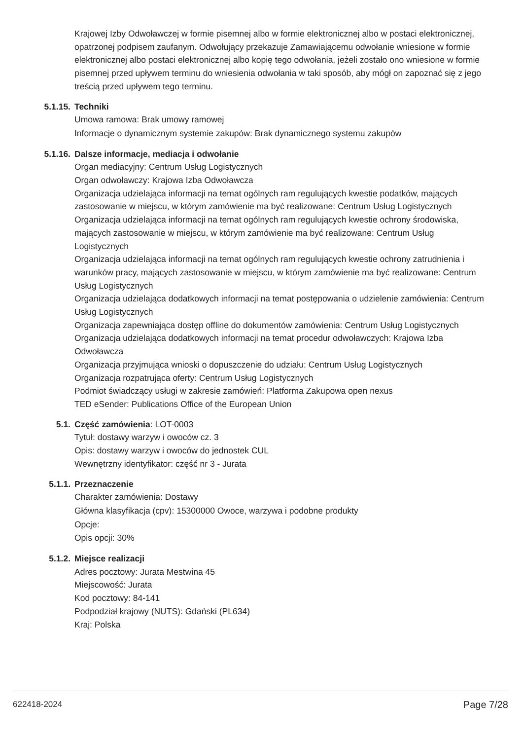Krajowej Izby Odwoławczej w formie pisemnej albo w formie elektronicznej albo w postaci elektronicznej, opatrzonej podpisem zaufanym. Odwołujący przekazuje Zamawiającemu odwołanie wniesione w formie elektronicznej albo postaci elektronicznej albo kopię tego odwołania, jeżeli zostało ono wniesione w formie pisemnej przed upływem terminu do wniesienia odwołania w taki sposób, aby mógł on zapoznać się z jego treścią przed upływem tego terminu.
5.1.15. Techniki
Umowa ramowa: Brak umowy ramowej
Informacje o dynamicznym systemie zakupów: Brak dynamicznego systemu zakupów
5.1.16. Dalsze informacje, mediacja i odwołanie
Organ mediacyjny: Centrum Usług Logistycznych
Organ odwoławczy: Krajowa Izba Odwoławcza
Organizacja udzielająca informacji na temat ogólnych ram regulujących kwestie podatków, mających zastosowanie w miejscu, w którym zamówienie ma być realizowane: Centrum Usług Logistycznych
Organizacja udzielająca informacji na temat ogólnych ram regulujących kwestie ochrony środowiska, mających zastosowanie w miejscu, w którym zamówienie ma być realizowane: Centrum Usług Logistycznych
Organizacja udzielająca informacji na temat ogólnych ram regulujących kwestie ochrony zatrudnienia i warunków pracy, mających zastosowanie w miejscu, w którym zamówienie ma być realizowane: Centrum Usług Logistycznych
Organizacja udzielająca dodatkowych informacji na temat postępowania o udzielenie zamówienia: Centrum Usług Logistycznych
Organizacja zapewniająca dostęp offline do dokumentów zamówienia: Centrum Usług Logistycznych
Organizacja udzielająca dodatkowych informacji na temat procedur odwoławczych: Krajowa Izba Odwoławcza
Organizacja przyjmująca wnioski o dopuszczenie do udziału: Centrum Usług Logistycznych
Organizacja rozpatrująca oferty: Centrum Usług Logistycznych
Podmiot świadczący usługi w zakresie zamówień: Platforma Zakupowa open nexus
TED eSender: Publications Office of the European Union
5.1. Część zamówienia: LOT-0003
Tytuł: dostawy warzyw i owoców cz. 3
Opis: dostawy warzyw i owoców do jednostek CUL
Wewnętrzny identyfikator: część nr 3 - Jurata
5.1.1. Przeznaczenie
Charakter zamówienia: Dostawy
Główna klasyfikacja (cpv): 15300000 Owoce, warzywa i podobne produkty
Opcje:
Opis opcji: 30%
5.1.2. Miejsce realizacji
Adres pocztowy: Jurata Mestwina 45
Miejscowość: Jurata
Kod pocztowy: 84-141
Podpodział krajowy (NUTS): Gdański (PL634)
Kraj: Polska
622418-2024 Page 7/28